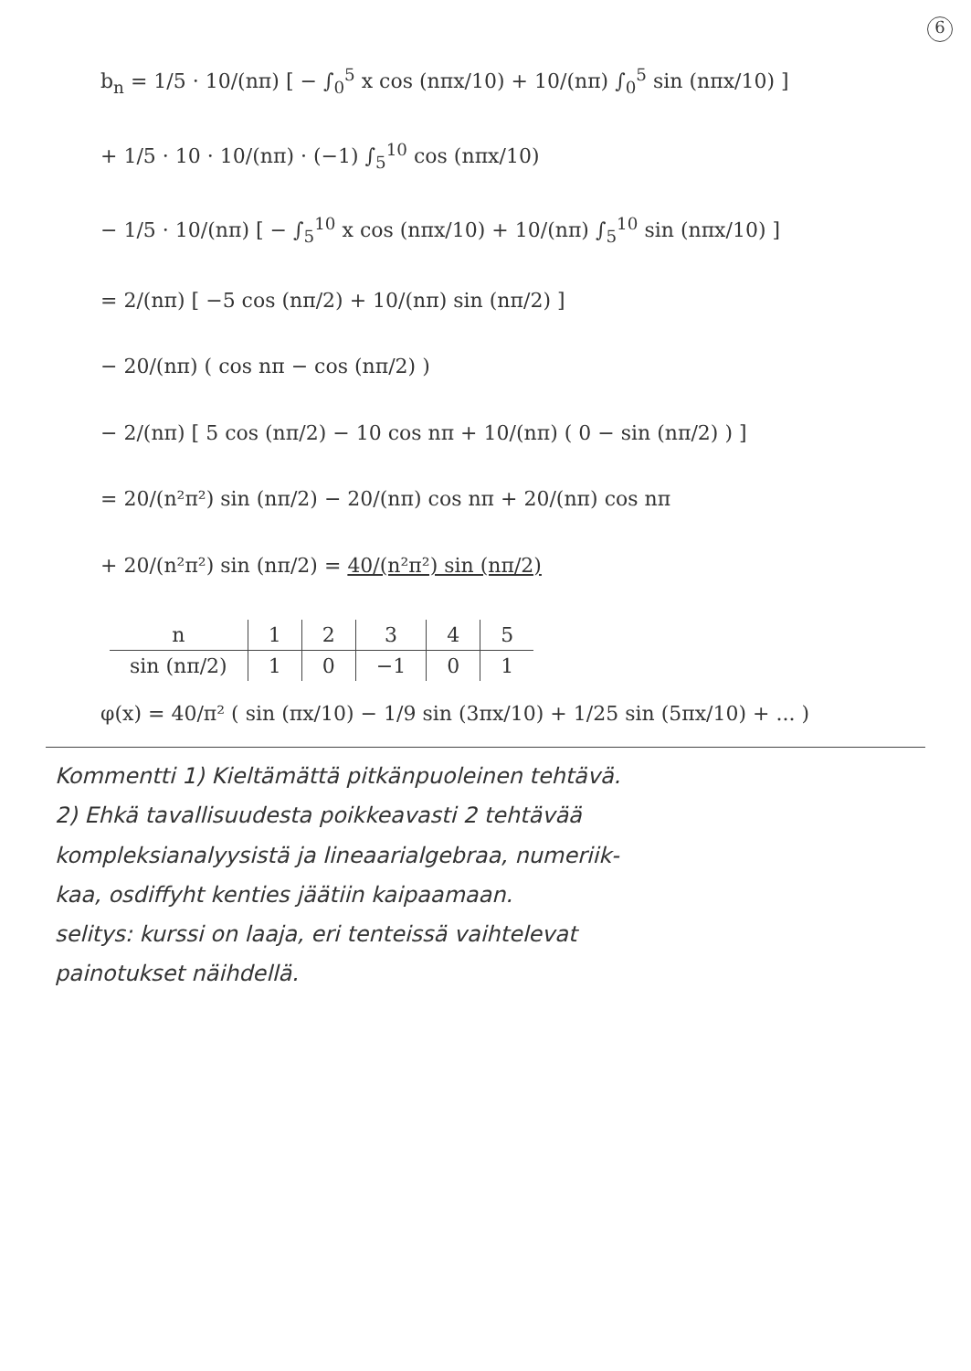6
b<sub>n</sub> = 1/5 · 10/(nπ) [ − ∫<sub>0</sub><sup>5</sup> x cos (nπx/10) + 10/(nπ) ∫<sub>0</sub><sup>5</sup> sin (nπx/10) ]
+ 1/5 · 10 · 10/(nπ) · (−1) ∫<sub>5</sub><sup>10</sup> cos (nπx/10)
− 1/5 · 10/(nπ) [ − ∫<sub>5</sub><sup>10</sup> x cos (nπx/10) + 10/(nπ) ∫<sub>5</sub><sup>10</sup> sin (nπx/10) ]
= 2/(nπ) [ −5 cos (nπ/2) + 10/(nπ) sin (nπ/2) ]
− 20/(nπ) ( cos nπ − cos (nπ/2) )
− 2/(nπ) [ 5 cos (nπ/2) − 10 cos nπ + 10/(nπ) ( 0 − sin (nπ/2) ) ]
= 20/(n²π²) sin (nπ/2) − 20/(nπ) cos nπ + 20/(nπ) cos nπ
+ 20/(n²π²) sin (nπ/2) = 40/(n²π²) sin (nπ/2)
| n | 1 | 2 | 3 | 4 | 5 |
| --- | --- | --- | --- | --- | --- |
| sin (nπ/2) | 1 | 0 | −1 | 0 | 1 |
φ(x) = 40/π² ( sin (πx/10) − 1/9 sin (3πx/10) + 1/25 sin (5πx/10) + ... )
Kommentti 1) Kieltämättä pitkänpuoleinen tehtävä.
2) Ehkä tavallisuudesta poikkeavasti 2 tehtävää
kompleksianalyysistä ja lineaarialgebraa, numeriik-
kaa, osdiffyht kenties jäätiin kaipaamaan.
selitys: kurssi on laaja, eri tenteissä vaihtelevat
painotukset näihdellä.